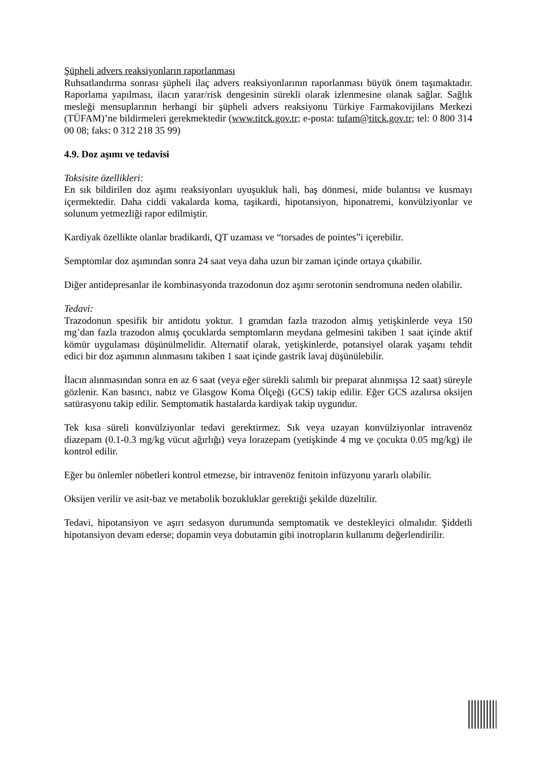Şüpheli advers reaksiyonların raporlanması
Ruhsatlandırma sonrası şüpheli ilaç advers reaksiyonlarının raporlanması büyük önem taşımaktadır. Raporlama yapılması, ilacın yarar/risk dengesinin sürekli olarak izlenmesine olanak sağlar. Sağlık mesleği mensuplarının herhangi bir şüpheli advers reaksiyonu Türkiye Farmakovijilans Merkezi (TÜFAM)’ne bildirmeleri gerekmektedir (www.titck.gov.tr; e-posta: tufam@titck.gov.tr; tel: 0 800 314 00 08; faks: 0 312 218 35 99)
4.9. Doz aşımı ve tedavisi
Toksisite özellikleri:
En sık bildirilen doz aşımı reaksiyonları uyuşukluk hali, baş dönmesi, mide bulantısı ve kusmayı içermektedir. Daha ciddi vakalarda koma, taşikardi, hipotansiyon, hiponatremi, konvülziyonlar ve solunum yetmezliği rapor edilmiştir.
Kardiyak özellikte olanlar bradikardi, QT uzaması ve “torsades de pointes”i içerebilir.
Semptomlar doz aşımından sonra 24 saat veya daha uzun bir zaman içinde ortaya çıkabilir.
Diğer antidepresanlar ile kombinasyonda trazodonun doz aşımı serotonin sendromuna neden olabilir.
Tedavi:
Trazodonun spesifik bir antidotu yoktur. 1 gramdan fazla trazodon almış yetişkinlerde veya 150 mg’dan fazla trazodon almış çocuklarda semptomların meydana gelmesini takiben 1 saat içinde aktif kömür uygulaması düşünülmelidir. Alternatif olarak, yetişkinlerde, potansiyel olarak yaşamı tehdit edici bir doz aşımının alınmasını takiben 1 saat içinde gastrik lavaj düşünülebilir.
İlacın alınmasından sonra en az 6 saat (veya eğer sürekli salımlı bir preparat alınmışsa 12 saat) süreyle gözlenir. Kan basıncı, nabız ve Glasgow Koma Ölçeği (GCS) takip edilir. Eğer GCS azalırsa oksijen satürasyonu takip edilir. Semptomatik hastalarda kardiyak takip uygundur.
Tek kısa süreli konvülziyonlar tedavi gerektirmez. Sık veya uzayan konvülziyonlar intravenöz diazepam (0.1-0.3 mg/kg vücut ağırlığı) veya lorazepam (yetişkinde 4 mg ve çocukta 0.05 mg/kg) ile kontrol edilir.
Eğer bu önlemler nöbetleri kontrol etmezse, bir intravenöz fenitoin infüzyonu yararlı olabilir.
Oksijen verilir ve asit-baz ve metabolik bozukluklar gerektiği şekilde düzeltilir.
Tedavi, hipotansiyon ve aşırı sedasyon durumunda semptomatik ve destekleyici olmalıdır. Şiddetli hipotansiyon devam ederse; dopamin veya dobutamin gibi inotropların kullanımı değerlendirilir.